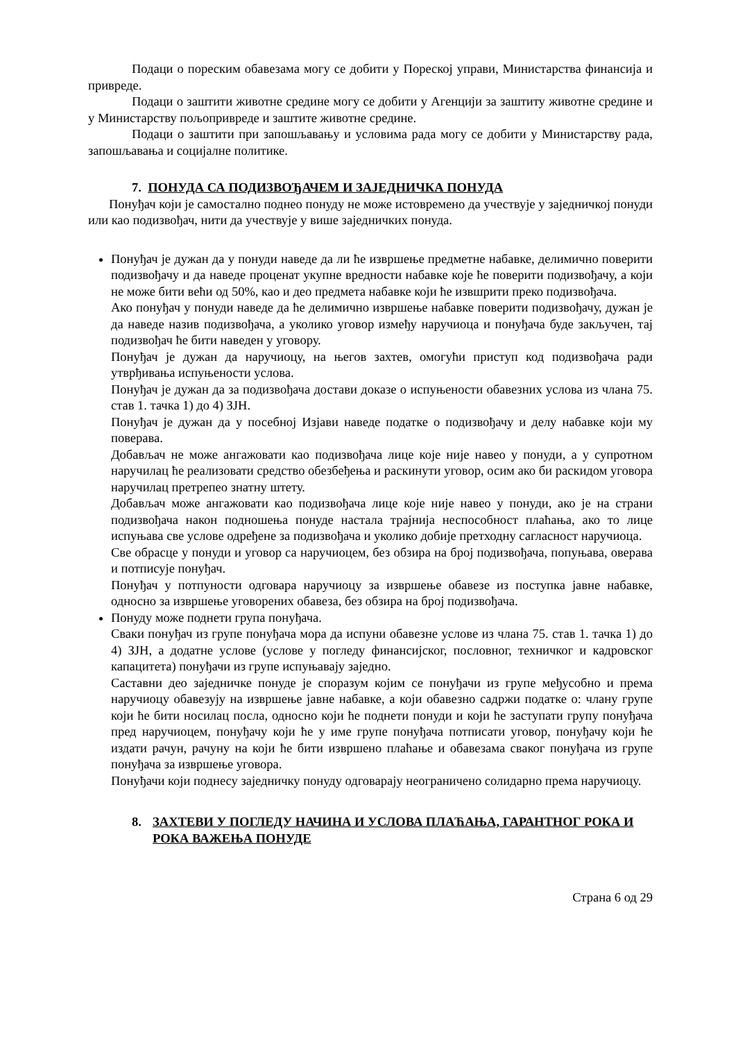Подаци о пореским обавезама могу се добити у Пореској управи, Министарства финансија и привреде.
Подаци о заштити животне средине могу се добити у Агенцији за заштиту животне средине и у Министарству пољопривреде и заштите животне средине.
Подаци о заштити при запошљавању и условима рада могу се добити у Министарству рада, запошљавања и социјалне политике.
7. ПОНУДА СА ПОДИЗВОЂАЧЕМ И ЗАЈЕДНИЧКА ПОНУДА
Понуђач који је самостално поднео понуду не може истовремено да учествује у заједничкој понуди или као подизвођач, нити да учествује у више заједничких понуда.
Понуђач је дужан да у понуди наведе да ли ће извршење предметне набавке, делимично поверити подизвођачу и да наведе проценат укупне вредности набавке које ће поверити подизвођачу, а који не може бити већи од 50%, као и део предмета набавке који ће извшрити преко подизвођача.
Ако понуђач у понуди наведе да ће делимично извршење набавке поверити подизвођачу, дужан је да наведе назив подизвођача, а уколико уговор између наручиоца и понуђача буде закључен, тај подизвођач ће бити наведен у уговору.
Понуђач је дужан да наручиоцу, на његов захтев, омогући приступ код подизвођача ради утврђивања испуњености услова.
Понуђач је дужан да за подизвођача достави доказе о испуњености обавезних услова из члана 75. став 1. тачка 1) до 4) ЗЈН.
Понуђач је дужан да у посебној Изјави наведе податке о подизвођачу и делу набавке који му поверава.
Добављач не може ангажовати као подизвођача лице које није навео у понуди, а у супротном наручилац ће реализовати средство обезбеђења и раскинути уговор, осим ако би раскидом уговора наручилац претрепео знатну штету.
Добављач може ангажовати као подизвођача лице које није навео у понуди, ако је на страни подизвођача након подношења понуде настала трајнија неспособност плаћања, ако то лице испуњава све услове одређене за подизвођача и уколико добије претходну сагласност наручиоца.
Све обрасце у понуди и уговор са наручиоцем, без обзира на број подизвођача, попуњава, оверава и потписује понуђач.
Понуђач у потпуности одговара наручиоцу за извршење обавезе из поступка јавне набавке, односно за извршење уговорених обавеза, без обзира на број подизвођача.
Понуду може поднети група понуђача.
Сваки понуђач из групе понуђача мора да испуни обавезне услове из члана 75. став 1. тачка 1) до 4) ЗЈН, а додатне услове (услове у погледу финансијског, пословног, техничког и кадровског капацитета) понуђачи из групе испуњавају заједно.
Саставни део заједничке понуде је споразум којим се понуђачи из групе међусобно и према наручиоцу обавезују на извршење јавне набавке, а који обавезно садржи податке о: члану групе који ће бити носилац посла, односно који ће поднети понуди и који ће заступати групу понуђача пред наручиоцем, понуђачу који ће у име групе понуђача потписати уговор, понуђачу који ће издати рачун, рачуну на који ће бити извршено плаћање и обавезама сваког понуђача из групе понуђача за извршење уговора.
Понуђачи који поднесу заједничку понуду одговарају неограничено солидарно према наручиоцу.
8. ЗАХТЕВИ У ПОГЛЕДУ НАЧИНА И УСЛОВА ПЛАЋАЊА, ГАРАНТНОГ РОКА И РОКА ВАЖЕЊА ПОНУДЕ
Страна 6 од 29